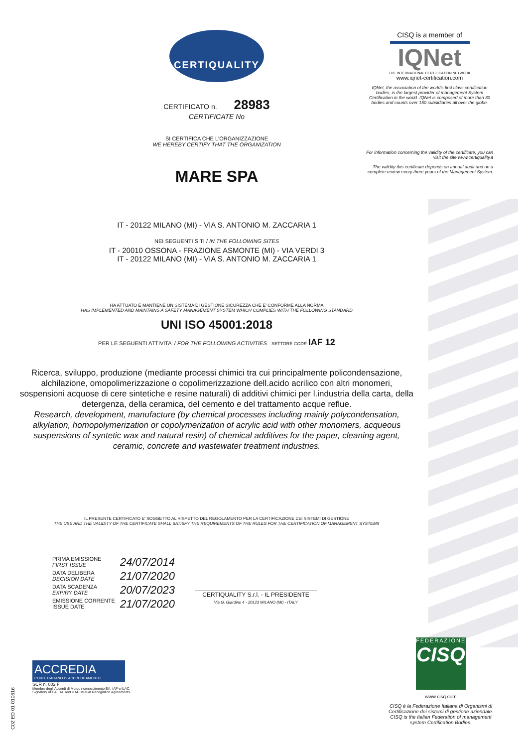CERTIQUALITY
CERTIFICATO n. 28983
CERTIFICATE No
SI CERTIFICA CHE L'ORGANIZZAZIONE
WE HEREBY CERTIFY THAT THE ORGANIZATION
MARE SPA
IT - 20122 MILANO (MI) - VIA S. ANTONIO M. ZACCARIA 1
NEI SEGUENTI SITI / IN THE FOLLOWING SITES
IT - 20010 OSSONA - FRAZIONE ASMONTE (MI) - VIA VERDI 3
IT - 20122 MILANO (MI) - VIA S. ANTONIO M. ZACCARIA 1
HA ATTUATO E MANTIENE UN SISTEMA DI GESTIONE SICUREZZA CHE E' CONFORME ALLA NORMA
HAS IMPLEMENTED AND MAINTAINS A SAFETY MANAGEMENT SYSTEM WHICH COMPLIES WITH THE FOLLOWING STANDARD
UNI ISO 45001:2018
PER LE SEGUENTI ATTIVITA' / FOR THE FOLLOWING ACTIVITIES SETTORE CODE IAF 12
Ricerca, sviluppo, produzione (mediante processi chimici tra cui principalmente policondensazione, alchilazione, omopolimerizzazione o copolimerizzazione dell.acido acrilico con altri monomeri, sospensioni acquose di cere sintetiche e resine naturali) di additivi chimici per l.industria della carta, della detergenza, della ceramica, del cemento e del trattamento acque reflue.
Research, development, manufacture (by chemical processes including mainly polycondensation, alkylation, homopolymerization or copolymerization of acrylic acid with other monomers, acqueous suspensions of syntetic wax and natural resin) of chemical additives for the paper, cleaning agent, ceramic, concrete and wastewater treatment industries.
IL PRESENTE CERTIFICATO E' SOGGETTO AL RISPETTO DEL REGOLAMENTO PER LA CERTIFICAZIONE DEI SISTEMI DI GESTIONE
THE USE AND THE VALIDITY OF THE CERTIFICATE SHALL SATISFY THE REQUIREMENTS OF THE RULES FOR THE CERTIFICATION OF MANAGEMENT SYSTEMS
| PRIMA EMISSIONE FIRST ISSUE | 24/07/2014 |
| DATA DELIBERA DECISION DATE | 21/07/2020 |
| DATA SCADENZA EXPIRY DATE | 20/07/2023 |
| EMISSIONE CORRENTE ISSUE DATE | 21/07/2020 |
CERTIQUALITY S.r.l. - IL PRESIDENTE
Via G. Giardino 4 - 20123 MILANO (MI) - ITALY
CISQ is a member of
IQNet
THE INTERNATIONAL CERTIFICATION NETWORK
www.iqnet-certification.com
IQNet, the association of the world's first class certification bodies, is the largest provider of management System Certification in the world. IQNet is composed of more than 30 bodies and counts over 150 subsidiaries all over the globe.
For information concerning the validity of the certificate, you can visit the site www.certiquality.it
The validity this certificate depends on annual audit and on a complete review every three years of the Management System.
ACCREDIA
L'ENTE ITALIANO DI ACCREDITAMENTO
SCR n. 002 F
Membro degli Accordi di Mutuo riconoscimento EA, IAF e ILAC.
Signatory of EA, IAF and ILAC Mutual Recognition Agreements.
C02 ED 01 010616
FEDERAZIONE
CISQ
www.cisq.com
CISQ è la Federazione Italiana di Organismi di Certificazione dei sistemi di gestione aziendale. CISQ is the Italian Federation of management system Certification Bodies.